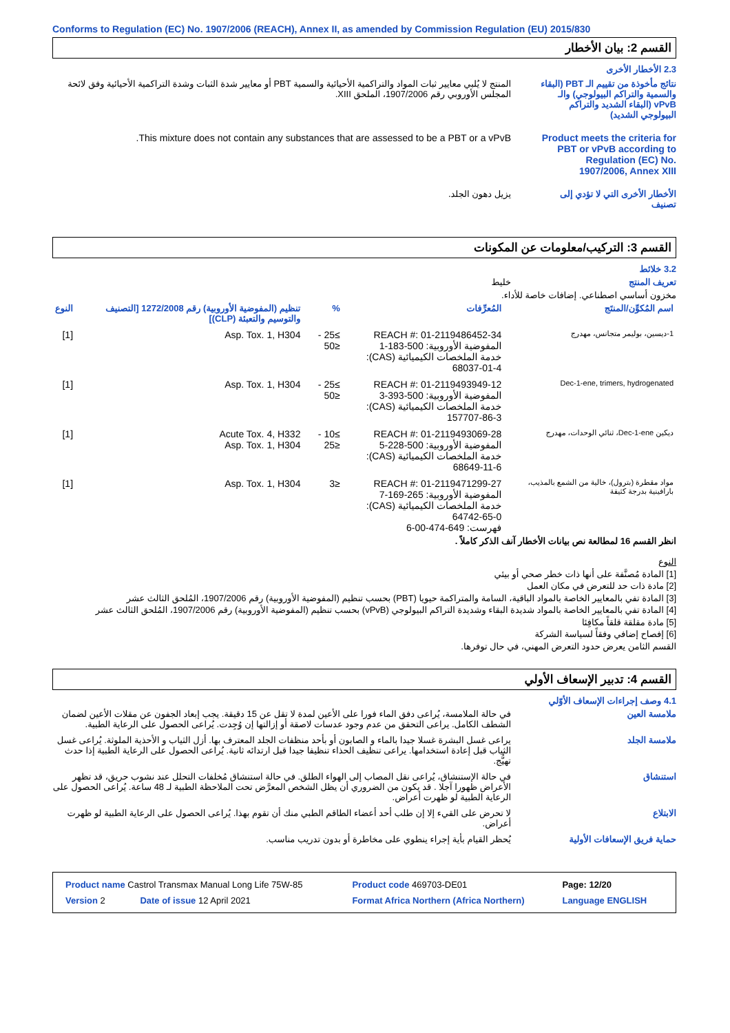Conforms to Regulation (EC) No. 1907/2006 (REACH), Annex II, as amended by Commission Regulation (EU) 2015/830
القسم 2: بيان الأخطار
2.3 الأخطار الأخرى
نتائج مأخوذة من تقييم الـ PBT (البقاء والسمية والتراكم البيولوجي) والـ vPvB (البقاء الشديد والتراكم البيولوجي الشديد)
المنتج لا يُلبي معايير ثبات المواد والتراكمية الأحيائية والسمية PBT أو معايير شدة الثبات وشدة التراكمية الأحيائية وفق لائحة المجلس الأوروبي رقم 1907/2006، الملحق XIII.
Product meets the criteria for PBT or vPvB according to Regulation (EC) No. 1907/2006, Annex XIII
This mixture does not contain any substances that are assessed to be a PBT or a vPvB.
الأخطار الأخرى التي لا تؤدي إلى تصنيف
يزيل دهون الجلد.
القسم 3: التركيب/معلومات عن المكونات
3.2 خلائط
تعريف المنتج خليط
مخزون أساسي اصطناعي. إضافات خاصة للأداء.
| اسم المُكوِّن/المنتَج | المُعرِّفات | % | تنظيم (المفوضية الأوروبية) رقم 1272/2008 [التصنيف والتوسيم والتعبئة (CLP)] | النوع |
| --- | --- | --- | --- | --- |
| 1-ديسين، بوليمر متجانس، مهدرج | REACH #: 01-2119486452-34 المفوضية الأوروبية: 500-183-1 خدمة الملخصات الكيميائية (CAS): 68037-01-4 | ≥25 - ≤50 | Asp. Tox. 1, H304 | [1] |
| Dec-1-ene, trimers, hydrogenated | REACH #: 01-2119493949-12 المفوضية الأوروبية: 500-393-3 خدمة الملخصات الكيميائية (CAS): 157707-86-3 | ≥25 - ≤50 | Asp. Tox. 1, H304 | [1] |
| ديكين Dec-1-ene، ثنائي الوحدات، مهدرج | REACH #: 01-2119493069-28 المفوضية الأوروبية: 500-228-5 خدمة الملخصات الكيميائية (CAS): 68649-11-6 | ≥10 - ≤25 | Acute Tox. 4, H332 Asp. Tox. 1, H304 | [1] |
| مواد مقطرة (بترول)، خالية من الشمع بالمذيب، بارافينية بدرجة كثيفة | REACH #: 01-2119471299-27 المفوضية الأوروبية: 265-169-7 خدمة الملخصات الكيميائية (CAS): 64742-65-0 فهرست: 649-474-00-6 | ≤3 | Asp. Tox. 1, H304 | [1] |
انظر القسم 16 لمطالعة نص بيانات الأخطار آنف الذكر كاملاً .
النوع
[1] المادة مُصنَّفة على أنها ذات خطر صحي أو بيئي
[2] مادة ذات حد للتعرض في مكان العمل
[3] المادة تفي بالمعايير الخاصة بالمواد الباقية، السامة والمتراكمة حيويا (PBT) بحسب تنظيم (المفوضية الأوروبية) رقم 1907/2006، المُلحق الثالث عشر
[4] المادة تفي بالمعايير الخاصة بالمواد شديدة البقاء وشديدة التراكم البيولوجي (vPvB) بحسب تنظيم (المفوضية الأوروبية) رقم 1907/2006، المُلحق الثالث عشر
[5] مادة مقلقة قلقاً مكافِئا
[6] إفصاح إضافي وفقاً لسياسة الشركة
القسم الثامن يعرض حدود التعرض المهني، في حال توفرها.
القسم 4: تدبير الإسعاف الأولي
4.1 وصف إجراءات الإسعاف الأوّلي
ملامسة العين في حالة الملامسة، يُراعى دفق الماء فورا على الأعين لمدة لا تقل عن 15 دقيقة. يجب إبعاد الجفون عن مقلات الأعين لضمان الشطف الكامل. يراعى التحقق من عدم وجود عدسات لاصقة أو إزالتها إن وُجِدت. يُراعى الحصول على الرعاية الطبية.
ملامسة الجلد يراعى غسل البشرة غسلا جيدا بالماء و الصابون أو بأحد منظفات الجلد المعترف بها. أزل الثياب و الأحذية الملوثة. يُراعى غسل الثياب قبل إعادة استخدامها. يراعى تنظيف الحذاء تنظيفا جيدا قبل ارتدائه ثانية. يُراعى الحصول على الرعاية الطبية إذا حدث تهيُّج.
استنشاق في حالة الإستنشاق، يُراعى نقل المصاب إلى الهواء الطلق. في حالة استنشاق مُخلفات التحلل عند نشوب حريق، قد تظهر الأعراض ظهورا آجلا . قد يكون من الضروري أن يظل الشخص المعرَّض تحت الملاحظة الطبية لـ 48 ساعة. يُراعى الحصول على الرعاية الطبية لو ظهرت أعراض.
الابتلاع لا تحرض على القيء إلا إن طلب أحد أعضاء الطاقم الطبي منك أن تقوم بهذا. يُراعى الحصول على الرعاية الطبية لو ظهرت أعراض.
حماية فريق الإسعافات الأولية
يُحظر القيام بأية إجراء ينطوي على مخاطرة أو بدون تدريب مناسب.
| Product name Castrol Transmax Manual Long Life 75W-85 | Product code 469703-DE01 | Page: 12/20 |
| Version 2 Date of issue 12 April 2021 | Format Africa Northern (Africa Northern) | Language ENGLISH |